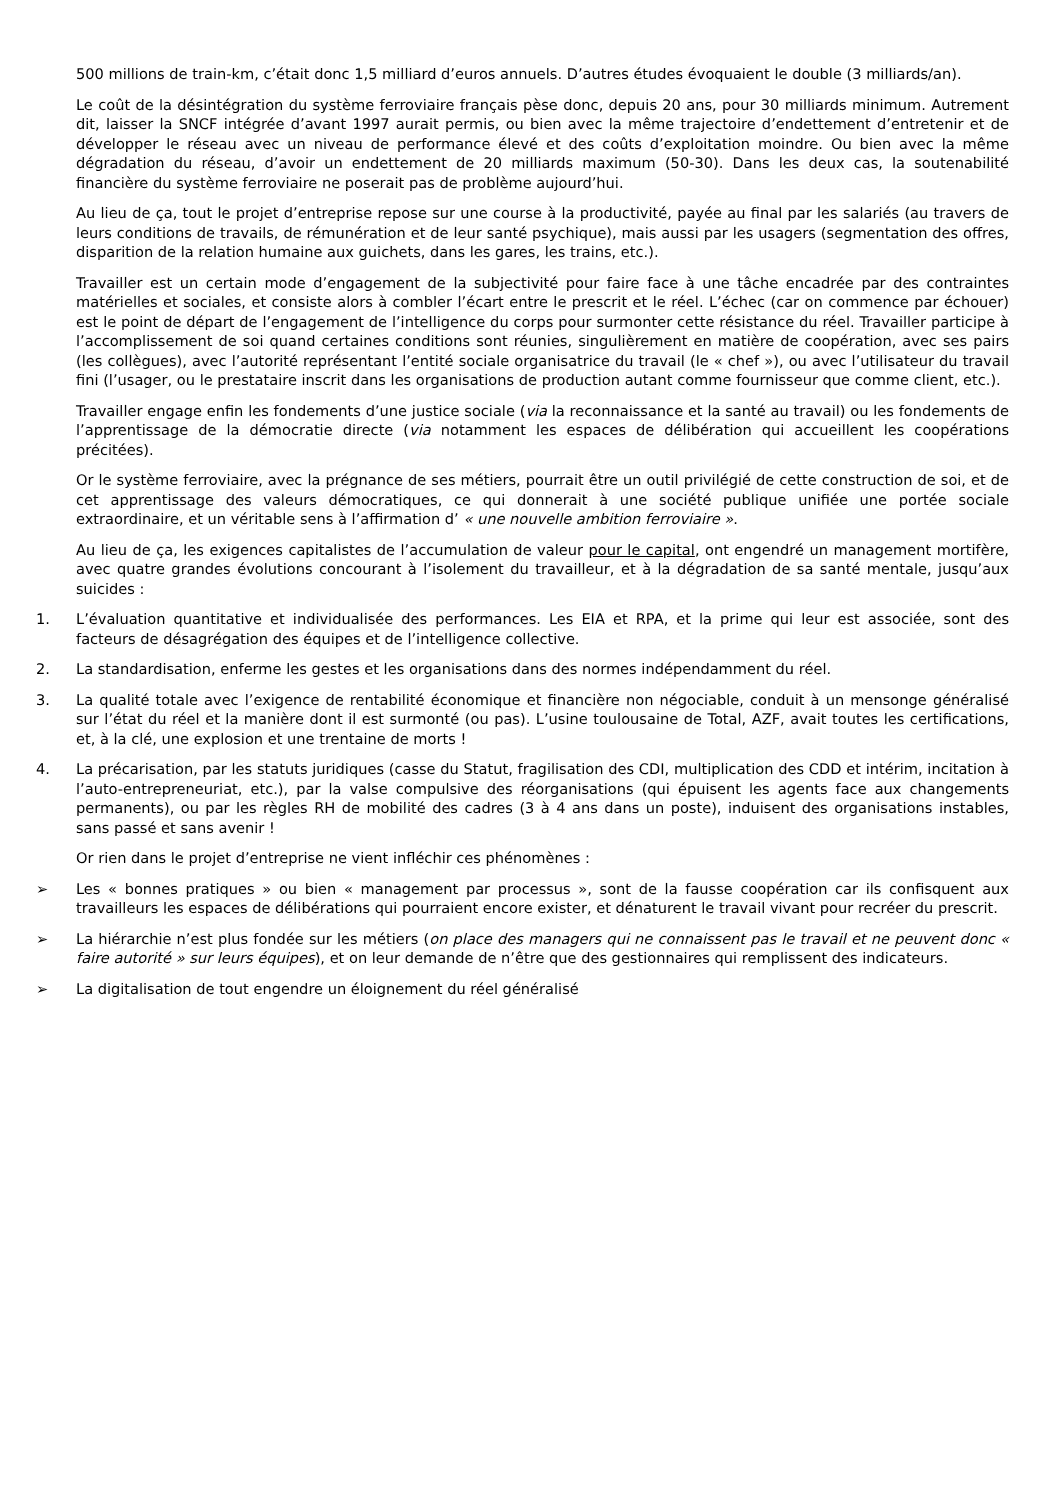500 millions de train-km, c’était donc 1,5 milliard d’euros annuels. D’autres études évoquaient le double (3 milliards/an).
Le coût de la désintégration du système ferroviaire français pèse donc, depuis 20 ans, pour 30 milliards minimum. Autrement dit, laisser la SNCF intégrée d’avant 1997 aurait permis, ou bien avec la même trajectoire d’endettement d’entretenir et de développer le réseau avec un niveau de performance élevé et des coûts d’exploitation moindre. Ou bien avec la même dégradation du réseau, d’avoir un endettement de 20 milliards maximum (50-30). Dans les deux cas, la soutenabilité financière du système ferroviaire ne poserait pas de problème aujourd’hui.
Au lieu de ça, tout le projet d’entreprise repose sur une course à la productivité, payée au final par les salariés (au travers de leurs conditions de travails, de rémunération et de leur santé psychique), mais aussi par les usagers (segmentation des offres, disparition de la relation humaine aux guichets, dans les gares, les trains, etc.).
Travailler est un certain mode d’engagement de la subjectivité pour faire face à une tâche encadrée par des contraintes matérielles et sociales, et consiste alors à combler l’écart entre le prescrit et le réel. L’échec (car on commence par échouer) est le point de départ de l’engagement de l’intelligence du corps pour surmonter cette résistance du réel. Travailler participe à l’accomplissement de soi quand certaines conditions sont réunies, singulièrement en matière de coopération, avec ses pairs (les collègues), avec l’autorité représentant l’entité sociale organisatrice du travail (le « chef »), ou avec l’utilisateur du travail fini (l’usager, ou le prestataire inscrit dans les organisations de production autant comme fournisseur que comme client, etc.).
Travailler engage enfin les fondements d’une justice sociale (via la reconnaissance et la santé au travail) ou les fondements de l’apprentissage de la démocratie directe (via notamment les espaces de délibération qui accueillent les coopérations précitées).
Or le système ferroviaire, avec la prégnance de ses métiers, pourrait être un outil privilégié de cette construction de soi, et de cet apprentissage des valeurs démocratiques, ce qui donnerait à une société publique unifiée une portée sociale extraordinaire, et un véritable sens à l’affirmation d’ « une nouvelle ambition ferroviaire ».
Au lieu de ça, les exigences capitalistes de l’accumulation de valeur pour le capital, ont engendré un management mortifère, avec quatre grandes évolutions concourant à l’isolement du travailleur, et à la dégradation de sa santé mentale, jusqu’aux suicides :
1. L’évaluation quantitative et individualisée des performances. Les EIA et RPA, et la prime qui leur est associée, sont des facteurs de désagrégation des équipes et de l’intelligence collective.
2. La standardisation, enferme les gestes et les organisations dans des normes indépendamment du réel.
3. La qualité totale avec l’exigence de rentabilité économique et financière non négociable, conduit à un mensonge généralisé sur l’état du réel et la manière dont il est surmonté (ou pas). L’usine toulousaine de Total, AZF, avait toutes les certifications, et, à la clé, une explosion et une trentaine de morts !
4. La précarisation, par les statuts juridiques (casse du Statut, fragilisation des CDI, multiplication des CDD et intérim, incitation à l’auto-entrepreneuriat, etc.), par la valse compulsive des réorganisations (qui épuisent les agents face aux changements permanents), ou par les règles RH de mobilité des cadres (3 à 4 ans dans un poste), induisent des organisations instables, sans passé et sans avenir !
Or rien dans le projet d’entreprise ne vient infléchir ces phénomènes :
➢ Les « bonnes pratiques » ou bien « management par processus », sont de la fausse coopération car ils confisquent aux travailleurs les espaces de délibérations qui pourraient encore exister, et dénaturent le travail vivant pour recréer du prescrit.
➢ La hiérarchie n’est plus fondée sur les métiers (on place des managers qui ne connaissent pas le travail et ne peuvent donc « faire autorité » sur leurs équipes), et on leur demande de n’être que des gestionnaires qui remplissent des indicateurs.
➢ La digitalisation de tout engendre un éloignement du réel généralisé